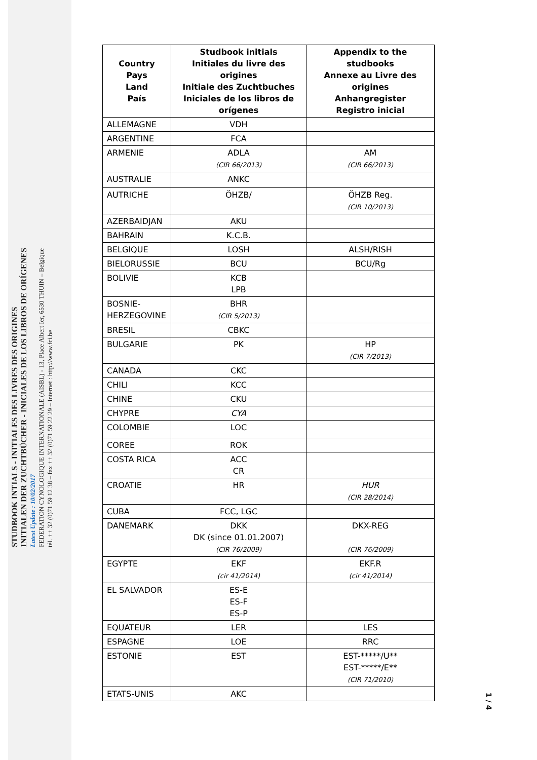STUDBOOK INTIALS - INITIALES DES LIVRES DES ORIGINES
INITIALEN DER ZUCHTBÜCHER - INICIALES DE LOS LIBROS DE ORÍGENES
Latest Update : 10/02/2017
FEDERATION CYNOLOGIQUE INTERNATIONALE (AISBL) - 13, Place Albert Ier, 6530 THUIN – Belgique
tél. ++ 32 (0)71 59 12 38 – fax ++ 32 (0)71 59 22 29 – Internet : http://www.fci.be
| Country Pays Land País | Studbook initials Initiales du livre des origines Initiale des Zuchtbuches Iniciales de los libros de orígenes | Appendix to the studbooks Annexe au Livre des origines Anhangregister Registro inicial |
| --- | --- | --- |
| ALLEMAGNE | VDH | |
| ARGENTINE | FCA | |
| ARMENIE | ADLA (CIR 66/2013) | AM (CIR 66/2013) |
| AUSTRALIE | ANKC | |
| AUTRICHE | ÖHZB/ | ÖHZB Reg. (CIR 10/2013) |
| AZERBAIDJAN | AKU | |
| BAHRAIN | K.C.B. | |
| BELGIQUE | LOSH | ALSH/RISH |
| BIELORUSSIE | BCU | BCU/Rg |
| BOLIVIE | KCB LPB | |
| BOSNIE- HERZEGOVINE | BHR (CIR 5/2013) | |
| BRESIL | CBKC | |
| BULGARIE | PK | HP (CIR 7/2013) |
| CANADA | CKC | |
| CHILI | KCC | |
| CHINE | CKU | |
| CHYPRE | CYA | |
| COLOMBIE | LOC | |
| COREE | ROK | |
| COSTA RICA | ACC CR | |
| CROATIE | HR | HUR (CIR 28/2014) |
| CUBA | FCC, LGC | |
| DANEMARK | DKK DK (since 01.01.2007) (CIR 76/2009) | DKX-REG (CIR 76/2009) |
| EGYPTE | EKF (cir 41/2014) | EKF.R (cir 41/2014) |
| EL SALVADOR | ES-E ES-F ES-P | |
| EQUATEUR | LER | LES |
| ESPAGNE | LOE | RRC |
| ESTONIE | EST | EST-*****/U** EST-*****/E** (CIR 71/2010) |
| ETATS-UNIS | AKC | |
1 / 4